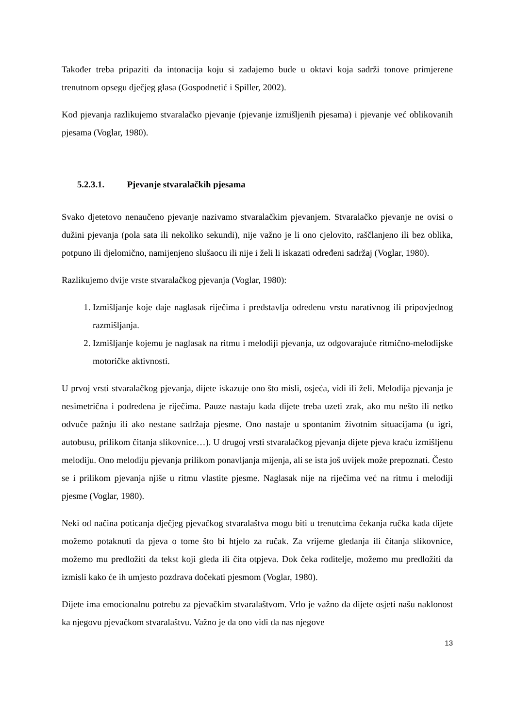Također treba pripaziti da intonacija koju si zadajemo bude u oktavi koja sadrži tonove primjerene trenutnom opsegu dječjeg glasa (Gospodnetić i Spiller, 2002).
Kod pjevanja razlikujemo stvaralačko pjevanje (pjevanje izmišljenih pjesama) i pjevanje već oblikovanih pjesama (Voglar, 1980).
5.2.3.1. Pjevanje stvaralačkih pjesama
Svako djetetovo nenaučeno pjevanje nazivamo stvaralačkim pjevanjem. Stvaralačko pjevanje ne ovisi o dužini pjevanja (pola sata ili nekoliko sekundi), nije važno je li ono cjelovito, raščlanjeno ili bez oblika, potpuno ili djelomično, namijenjeno slušaocu ili nije i želi li iskazati određeni sadržaj (Voglar, 1980).
Razlikujemo dvije vrste stvaralačkog pjevanja (Voglar, 1980):
1. Izmišljanje koje daje naglasak riječima i predstavlja određenu vrstu narativnog ili pripovjednog razmišljanja.
2. Izmišljanje kojemu je naglasak na ritmu i melodiji pjevanja, uz odgovarajuće ritmično-melodijske motoričke aktivnosti.
U prvoj vrsti stvaralačkog pjevanja, dijete iskazuje ono što misli, osjeća, vidi ili želi. Melodija pjevanja je nesimetrična i podređena je riječima. Pauze nastaju kada dijete treba uzeti zrak, ako mu nešto ili netko odvuče pažnju ili ako nestane sadržaja pjesme. Ono nastaje u spontanim životnim situacijama (u igri, autobusu, prilikom čitanja slikovnice…). U drugoj vrsti stvaralačkog pjevanja dijete pjeva kraću izmišljenu melodiju. Ono melodiju pjevanja prilikom ponavljanja mijenja, ali se ista još uvijek može prepoznati. Često se i prilikom pjevanja njiše u ritmu vlastite pjesme. Naglasak nije na riječima već na ritmu i melodiji pjesme (Voglar, 1980).
Neki od načina poticanja dječjeg pjevačkog stvaralaštva mogu biti u trenutcima čekanja ručka kada dijete možemo potaknuti da pjeva o tome što bi htjelo za ručak. Za vrijeme gledanja ili čitanja slikovnice, možemo mu predložiti da tekst koji gleda ili čita otpjeva. Dok čeka roditelje, možemo mu predložiti da izmisli kako će ih umjesto pozdrava dočekati pjesmom (Voglar, 1980).
Dijete ima emocionalnu potrebu za pjevačkim stvaralaštvom. Vrlo je važno da dijete osjeti našu naklonost ka njegovu pjevačkom stvaralaštvu. Važno je da ono vidi da nas njegove
13